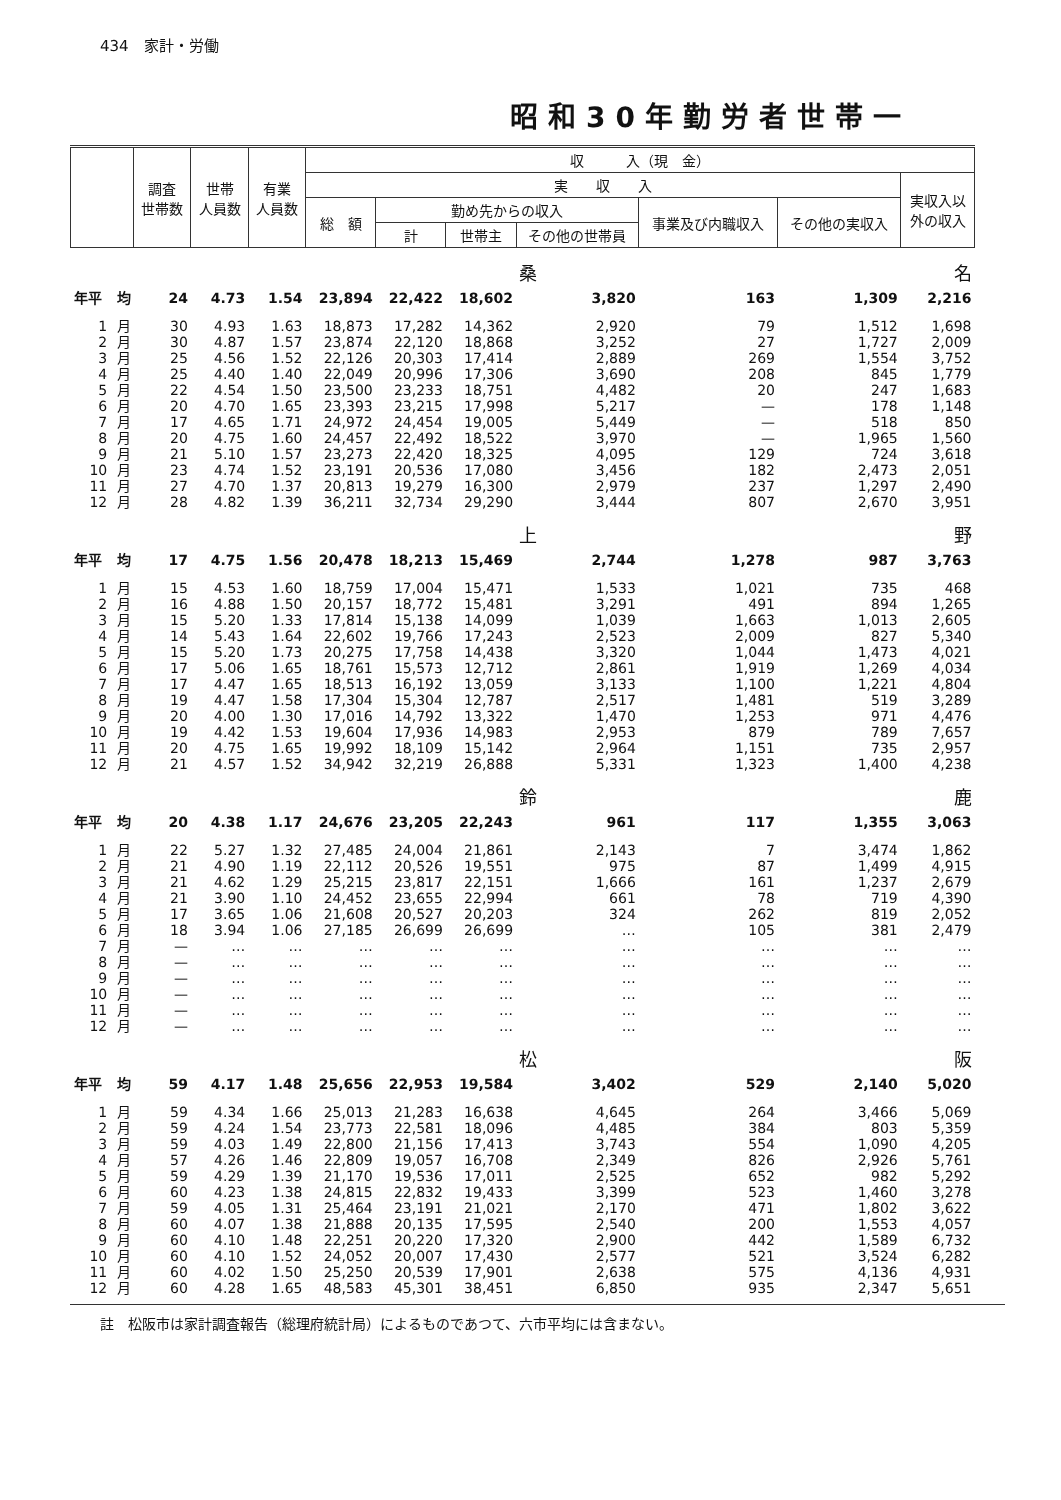434　家計・労働
昭和30年勤労者世帯一
| | | 調査 世帯数 | 世帯 人員数 | 有業 人員数 | 収 入（現 金） | | | | | | |
| --- | --- | --- | --- | --- | --- | --- | --- | --- | --- | --- | --- |
| | | | | | 実 収 入 | | | | | | 実収入以 外の収入 |
| | | | | | 総 額 | 勤め先からの収入 | | | 事業及び内職収入 | その他の実収入 | |
| | | | | | | 計 | 世帯主 | その他の世帯員 | | | |
| | | | | | | | | 桑 | 名 | | |
| 年平 | 均 | 24 | 4.73 | 1.54 | 23,894 | 22,422 | 18,602 | 3,820 | 163 | 1,309 | 2,216 |
| 1 | 月 | 30 | 4.93 | 1.63 | 18,873 | 17,282 | 14,362 | 2,920 | 79 | 1,512 | 1,698 |
| 2 | 月 | 30 | 4.87 | 1.57 | 23,874 | 22,120 | 18,868 | 3,252 | 27 | 1,727 | 2,009 |
| 3 | 月 | 25 | 4.56 | 1.52 | 22,126 | 20,303 | 17,414 | 2,889 | 269 | 1,554 | 3,752 |
| 4 | 月 | 25 | 4.40 | 1.40 | 22,049 | 20,996 | 17,306 | 3,690 | 208 | 845 | 1,779 |
| 5 | 月 | 22 | 4.54 | 1.50 | 23,500 | 23,233 | 18,751 | 4,482 | 20 | 247 | 1,683 |
| 6 | 月 | 20 | 4.70 | 1.65 | 23,393 | 23,215 | 17,998 | 5,217 | — | 178 | 1,148 |
| 7 | 月 | 17 | 4.65 | 1.71 | 24,972 | 24,454 | 19,005 | 5,449 | — | 518 | 850 |
| 8 | 月 | 20 | 4.75 | 1.60 | 24,457 | 22,492 | 18,522 | 3,970 | — | 1,965 | 1,560 |
| 9 | 月 | 21 | 5.10 | 1.57 | 23,273 | 22,420 | 18,325 | 4,095 | 129 | 724 | 3,618 |
| 10 | 月 | 23 | 4.74 | 1.52 | 23,191 | 20,536 | 17,080 | 3,456 | 182 | 2,473 | 2,051 |
| 11 | 月 | 27 | 4.70 | 1.37 | 20,813 | 19,279 | 16,300 | 2,979 | 237 | 1,297 | 2,490 |
| 12 | 月 | 28 | 4.82 | 1.39 | 36,211 | 32,734 | 29,290 | 3,444 | 807 | 2,670 | 3,951 |
| | | | | | | | | 上 | 野 | | |
| 年平 | 均 | 17 | 4.75 | 1.56 | 20,478 | 18,213 | 15,469 | 2,744 | 1,278 | 987 | 3,763 |
| 1 | 月 | 15 | 4.53 | 1.60 | 18,759 | 17,004 | 15,471 | 1,533 | 1,021 | 735 | 468 |
| 2 | 月 | 16 | 4.88 | 1.50 | 20,157 | 18,772 | 15,481 | 3,291 | 491 | 894 | 1,265 |
| 3 | 月 | 15 | 5.20 | 1.33 | 17,814 | 15,138 | 14,099 | 1,039 | 1,663 | 1,013 | 2,605 |
| 4 | 月 | 14 | 5.43 | 1.64 | 22,602 | 19,766 | 17,243 | 2,523 | 2,009 | 827 | 5,340 |
| 5 | 月 | 15 | 5.20 | 1.73 | 20,275 | 17,758 | 14,438 | 3,320 | 1,044 | 1,473 | 4,021 |
| 6 | 月 | 17 | 5.06 | 1.65 | 18,761 | 15,573 | 12,712 | 2,861 | 1,919 | 1,269 | 4,034 |
| 7 | 月 | 17 | 4.47 | 1.65 | 18,513 | 16,192 | 13,059 | 3,133 | 1,100 | 1,221 | 4,804 |
| 8 | 月 | 19 | 4.47 | 1.58 | 17,304 | 15,304 | 12,787 | 2,517 | 1,481 | 519 | 3,289 |
| 9 | 月 | 20 | 4.00 | 1.30 | 17,016 | 14,792 | 13,322 | 1,470 | 1,253 | 971 | 4,476 |
| 10 | 月 | 19 | 4.42 | 1.53 | 19,604 | 17,936 | 14,983 | 2,953 | 879 | 789 | 7,657 |
| 11 | 月 | 20 | 4.75 | 1.65 | 19,992 | 18,109 | 15,142 | 2,964 | 1,151 | 735 | 2,957 |
| 12 | 月 | 21 | 4.57 | 1.52 | 34,942 | 32,219 | 26,888 | 5,331 | 1,323 | 1,400 | 4,238 |
| | | | | | | | | 鈴 | 鹿 | | |
| 年平 | 均 | 20 | 4.38 | 1.17 | 24,676 | 23,205 | 22,243 | 961 | 117 | 1,355 | 3,063 |
| 1 | 月 | 22 | 5.27 | 1.32 | 27,485 | 24,004 | 21,861 | 2,143 | 7 | 3,474 | 1,862 |
| 2 | 月 | 21 | 4.90 | 1.19 | 22,112 | 20,526 | 19,551 | 975 | 87 | 1,499 | 4,915 |
| 3 | 月 | 21 | 4.62 | 1.29 | 25,215 | 23,817 | 22,151 | 1,666 | 161 | 1,237 | 2,679 |
| 4 | 月 | 21 | 3.90 | 1.10 | 24,452 | 23,655 | 22,994 | 661 | 78 | 719 | 4,390 |
| 5 | 月 | 17 | 3.65 | 1.06 | 21,608 | 20,527 | 20,203 | 324 | 262 | 819 | 2,052 |
| 6 | 月 | 18 | 3.94 | 1.06 | 27,185 | 26,699 | 26,699 | … | 105 | 381 | 2,479 |
| 7 | 月 | — | … | … | … | … | … | … | … | … | … |
| 8 | 月 | — | … | … | … | … | … | … | … | … | … |
| 9 | 月 | — | … | … | … | … | … | … | … | … | … |
| 10 | 月 | — | … | … | … | … | … | … | … | … | … |
| 11 | 月 | — | … | … | … | … | … | … | … | … | … |
| 12 | 月 | — | … | … | … | … | … | … | … | … | … |
| | | | | | | | | 松 | 阪 | | |
| 年平 | 均 | 59 | 4.17 | 1.48 | 25,656 | 22,953 | 19,584 | 3,402 | 529 | 2,140 | 5,020 |
| 1 | 月 | 59 | 4.34 | 1.66 | 25,013 | 21,283 | 16,638 | 4,645 | 264 | 3,466 | 5,069 |
| 2 | 月 | 59 | 4.24 | 1.54 | 23,773 | 22,581 | 18,096 | 4,485 | 384 | 803 | 5,359 |
| 3 | 月 | 59 | 4.03 | 1.49 | 22,800 | 21,156 | 17,413 | 3,743 | 554 | 1,090 | 4,205 |
| 4 | 月 | 57 | 4.26 | 1.46 | 22,809 | 19,057 | 16,708 | 2,349 | 826 | 2,926 | 5,761 |
| 5 | 月 | 59 | 4.29 | 1.39 | 21,170 | 19,536 | 17,011 | 2,525 | 652 | 982 | 5,292 |
| 6 | 月 | 60 | 4.23 | 1.38 | 24,815 | 22,832 | 19,433 | 3,399 | 523 | 1,460 | 3,278 |
| 7 | 月 | 59 | 4.05 | 1.31 | 25,464 | 23,191 | 21,021 | 2,170 | 471 | 1,802 | 3,622 |
| 8 | 月 | 60 | 4.07 | 1.38 | 21,888 | 20,135 | 17,595 | 2,540 | 200 | 1,553 | 4,057 |
| 9 | 月 | 60 | 4.10 | 1.48 | 22,251 | 20,220 | 17,320 | 2,900 | 442 | 1,589 | 6,732 |
| 10 | 月 | 60 | 4.10 | 1.52 | 24,052 | 20,007 | 17,430 | 2,577 | 521 | 3,524 | 6,282 |
| 11 | 月 | 60 | 4.02 | 1.50 | 25,250 | 20,539 | 17,901 | 2,638 | 575 | 4,136 | 4,931 |
| 12 | 月 | 60 | 4.28 | 1.65 | 48,583 | 45,301 | 38,451 | 6,850 | 935 | 2,347 | 5,651 |
註　松阪市は家計調査報告（総理府統計局）によるものであつて、六市平均には含まない。